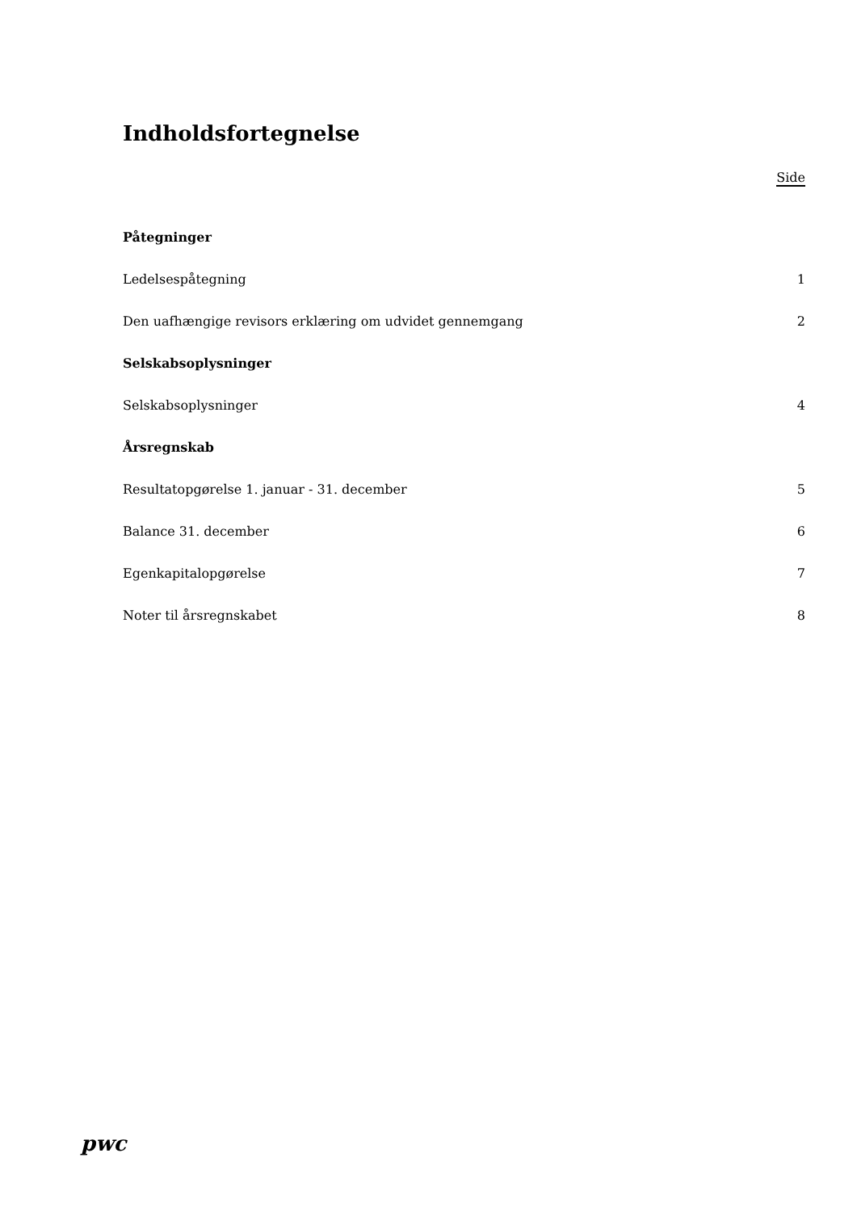Indholdsfortegnelse
Side
Påtegninger
Ledelsespåtegning 1
Den uafhængige revisors erklæring om udvidet gennemgang 2
Selskabsoplysninger
Selskabsoplysninger 4
Årsregnskab
Resultatopgørelse 1. januar - 31. december 5
Balance 31. december 6
Egenkapitalopgørelse 7
Noter til årsregnskabet 8
pwc